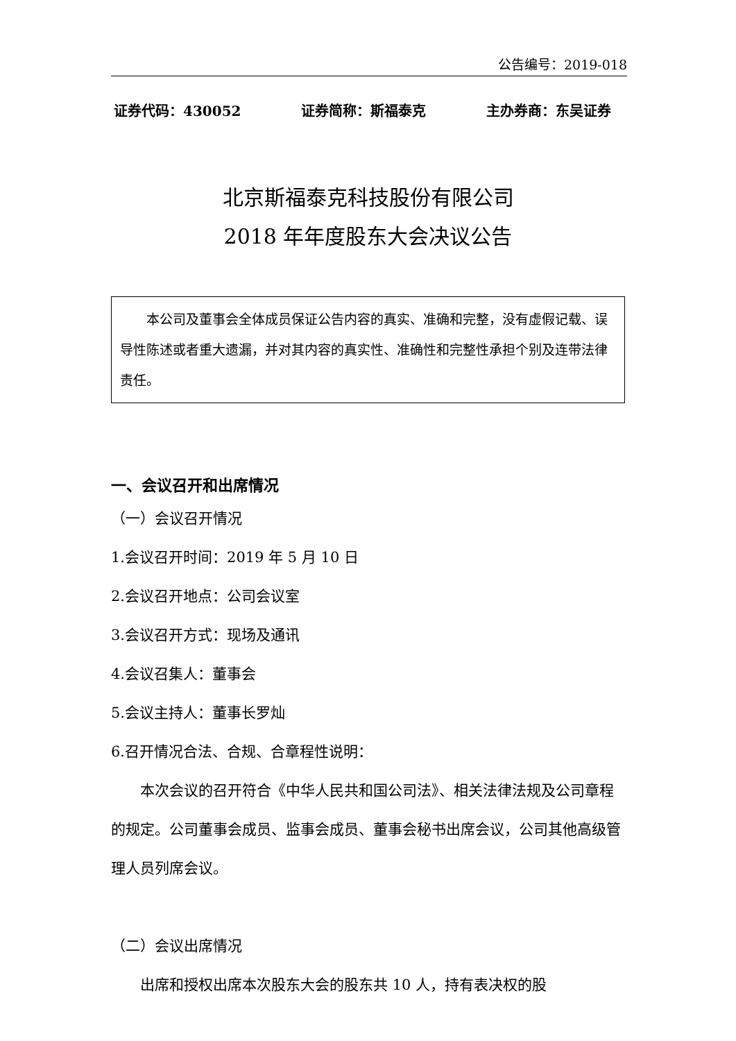公告编号：2019-018
证券代码：430052 证券简称：斯福泰克 主办券商：东吴证券
北京斯福泰克科技股份有限公司
2018 年年度股东大会决议公告
本公司及董事会全体成员保证公告内容的真实、准确和完整，没有虚假记载、误导性陈述或者重大遗漏，并对其内容的真实性、准确性和完整性承担个别及连带法律责任。
一、会议召开和出席情况
（一）会议召开情况
1.会议召开时间：2019 年 5 月 10 日
2.会议召开地点：公司会议室
3.会议召开方式：现场及通讯
4.会议召集人：董事会
5.会议主持人：董事长罗灿
6.召开情况合法、合规、合章程性说明：
本次会议的召开符合《中华人民共和国公司法》、相关法律法规及公司章程的规定。公司董事会成员、监事会成员、董事会秘书出席会议，公司其他高级管理人员列席会议。
（二）会议出席情况
出席和授权出席本次股东大会的股东共 10 人，持有表决权的股